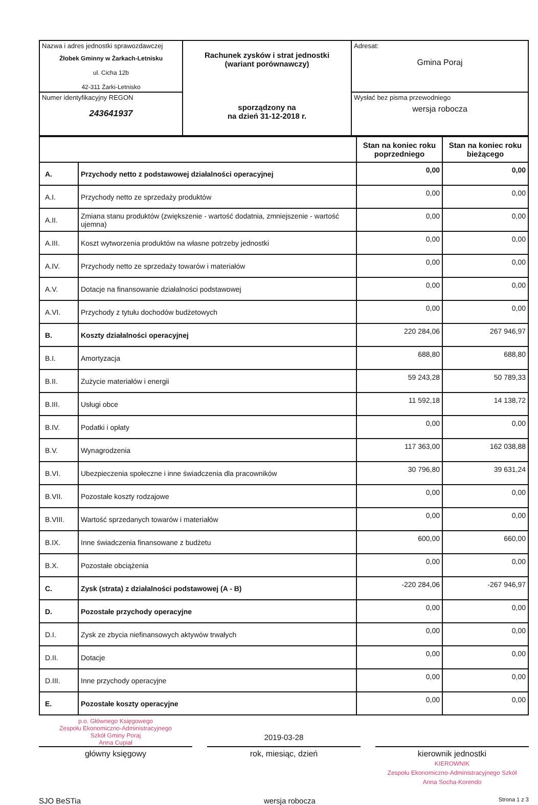| Nazwa i adres jednostki sprawozdawczej Żłobek Gminny w Żarkach-Letnisku ul. Cicha 12b 42-311 Żarki-Letnisko | Rachunek zysków i strat jednostki (wariant porównawczy) sporządzony na na dzień 31-12-2018 r. | Adresat: Gmina Poraj |
| Numer identyfikacyjny REGON 243641937 | | Wysłać bez pisma przewodniego wersja robocza |
| | | Stan na koniec roku poprzedniego | Stan na koniec roku bieżącego |
| --- | --- | --- | --- |
| A. | Przychody netto z podstawowej działalności operacyjnej | 0,00 | 0,00 |
| A.I. | Przychody netto ze sprzedaży produktów | 0,00 | 0,00 |
| A.II. | Zmiana stanu produktów (zwiększenie - wartość dodatnia, zmniejszenie - wartość ujemna) | 0,00 | 0,00 |
| A.III. | Koszt wytworzenia produktów na własne potrzeby jednostki | 0,00 | 0,00 |
| A.IV. | Przychody netto ze sprzedaży towarów i materiałów | 0,00 | 0,00 |
| A.V. | Dotacje na finansowanie działalności podstawowej | 0,00 | 0,00 |
| A.VI. | Przychody z tytułu dochodów budżetowych | 0,00 | 0,00 |
| B. | Koszty działalności operacyjnej | 220 284,06 | 267 946,97 |
| B.I. | Amortyzacja | 688,80 | 688,80 |
| B.II. | Zużycie materiałów i energii | 59 243,28 | 50 789,33 |
| B.III. | Usługi obce | 11 592,18 | 14 138,72 |
| B.IV. | Podatki i opłaty | 0,00 | 0,00 |
| B.V. | Wynagrodzenia | 117 363,00 | 162 038,88 |
| B.VI. | Ubezpieczenia społeczne i inne świadczenia dla pracowników | 30 796,80 | 39 631,24 |
| B.VII. | Pozostałe koszty rodzajowe | 0,00 | 0,00 |
| B.VIII. | Wartość sprzedanych towarów i materiałów | 0,00 | 0,00 |
| B.IX. | Inne świadczenia finansowane z budżetu | 600,00 | 660,00 |
| B.X. | Pozostałe obciążenia | 0,00 | 0,00 |
| C. | Zysk (strata) z działalności podstawowej (A - B) | -220 284,06 | -267 946,97 |
| D. | Pozostałe przychody operacyjne | 0,00 | 0,00 |
| D.I. | Zysk ze zbycia niefinansowych aktywów trwałych | 0,00 | 0,00 |
| D.II. | Dotacje | 0,00 | 0,00 |
| D.III. | Inne przychody operacyjne | 0,00 | 0,00 |
| E. | Pozostałe koszty operacyjne | 0,00 | 0,00 |
p.o. Głównego Księgowego
Zespołu Ekonomiczno-Administracyjnego
Szkół Gminy Poraj
Anna Cupiał
2019-03-28
główny księgowy rok, miesiąc, dzień kierownik jednostki
KIEROWNIK
Zespołu Ekonomiczno-Administracyjnego Szkół
Anna Socha-Korendo
SJO BeSTia wersja robocza Strona 1 z 3